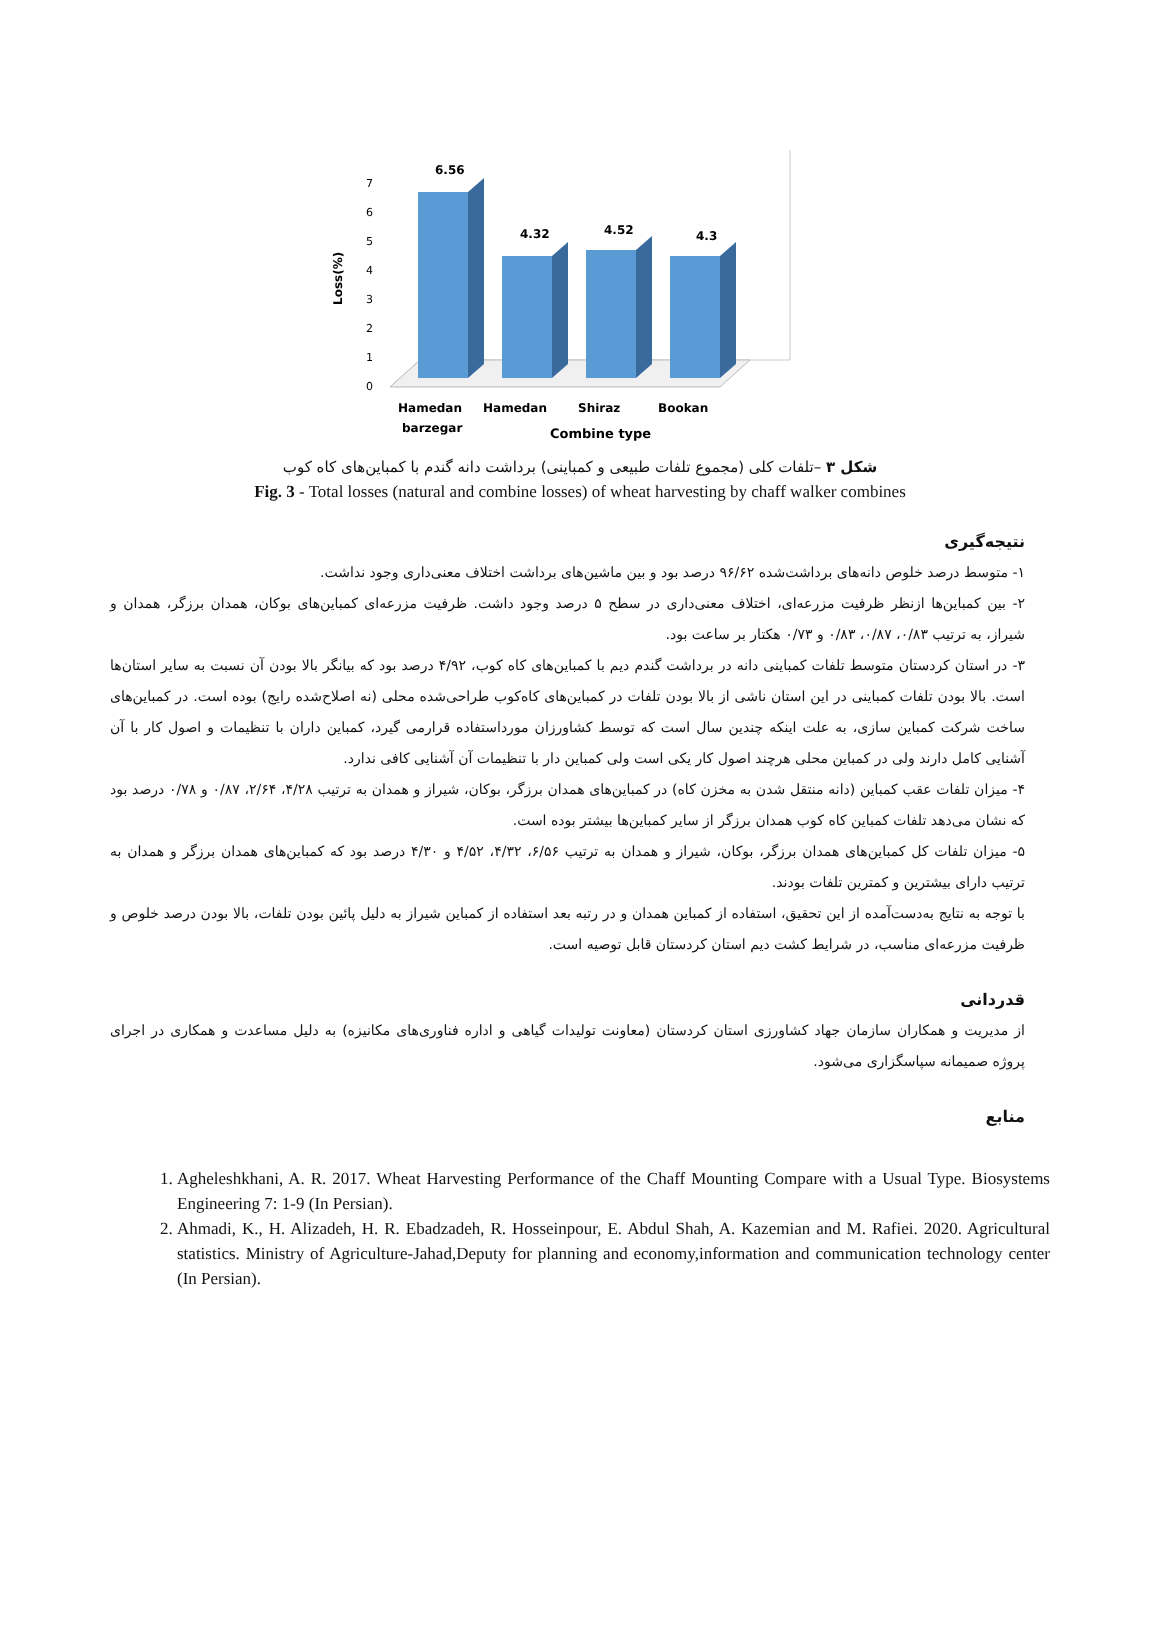Loss(%)
0
1
2
3
4
5
6
7
6.56
4.32
4.52
4.3
Hamedan
barzegar
Hamedan
Shiraz
Bookan
Combine type
شکل ۳ –تلفات کلی (مجموع تلفات طبیعی و کمباینی) برداشت دانه گندم با کمباین‌های کاه کوب
Fig. 3 - Total losses (natural and combine losses) of wheat harvesting by chaff walker combines
نتیجه‌گیری
۱- متوسط درصد خلوص دانه‌های برداشت‌شده ۹۶/۶۲ درصد بود و بین ماشین‌های برداشت اختلاف معنی‌داری وجود نداشت.
۲- بین کمباین‌ها ازنظر ظرفیت مزرعه‌ای، اختلاف معنی‌داری در سطح ۵ درصد وجود داشت. ظرفیت مزرعه‌ای کمباین‌های بوکان، همدان برزگر، همدان و شیراز، به ترتیب ۰/۸۳، ۰/۸۷، ۰/۸۳ و ۰/۷۳ هکتار بر ساعت بود.
۳- در استان کردستان متوسط تلفات کمباینی دانه در برداشت گندم دیم با کمباین‌های کاه کوب، ۴/۹۲ درصد بود که بیانگر بالا بودن آن نسبت به سایر استان‌ها است. بالا بودن تلفات کمباینی در این استان ناشی از بالا بودن تلفات در کمباین‌های کاه‌کوب طراحی‌شده محلی (نه اصلاح‌شده رایج) بوده است. در کمباین‌های ساخت شرکت کمباین سازی، به علت اینکه چندین سال است که توسط کشاورزان مورداستفاده قرارمی گیرد، کمباین داران با تنظیمات و اصول کار با آن آشنایی کامل دارند ولی در کمباین محلی هرچند اصول کار یکی است ولی کمباین دار با تنظیمات آن آشنایی کافی ندارد.
۴- میزان تلفات عقب کمباین (دانه منتقل شدن به مخزن کاه) در کمباین‌های همدان برزگر، بوکان، شیراز و همدان به ترتیب ۴/۲۸، ۲/۶۴، ۰/۸۷ و ۰/۷۸ درصد بود که نشان می‌دهد تلفات کمباین کاه کوب همدان برزگر از سایر کمباین‌ها بیشتر بوده است.
۵- میزان تلفات کل کمباین‌های همدان برزگر، بوکان، شیراز و همدان به ترتیب ۶/۵۶، ۴/۳۲، ۴/۵۲ و ۴/۳۰ درصد بود که کمباین‌های همدان برزگر و همدان به ترتیب دارای بیشترین و کمترین تلفات بودند.
با توجه به نتایج به‌دست‌آمده از این تحقیق، استفاده از کمباین همدان و در رتبه بعد استفاده از کمباین شیراز به دلیل پائین بودن تلفات، بالا بودن درصد خلوص و ظرفیت مزرعه‌ای مناسب، در شرایط کشت دیم استان کردستان قابل توصیه است.
قدردانی
از مدیریت و همکاران سازمان جهاد کشاورزی استان کردستان (معاونت تولیدات گیاهی و اداره فناوری‌های مکانیزه) به دلیل مساعدت و همکاری در اجرای پروژه صمیمانه سپاسگزاری می‌شود.
منابع
1. Agheleshkhani, A. R. 2017. Wheat Harvesting Performance of the Chaff Mounting Compare with a Usual Type. Biosystems Engineering 7: 1-9 (In Persian).
2. Ahmadi, K., H. Alizadeh, H. R. Ebadzadeh, R. Hosseinpour, E. Abdul Shah, A. Kazemian and M. Rafiei. 2020. Agricultural statistics. Ministry of Agriculture-Jahad,Deputy for planning and economy,information and communication technology center (In Persian).